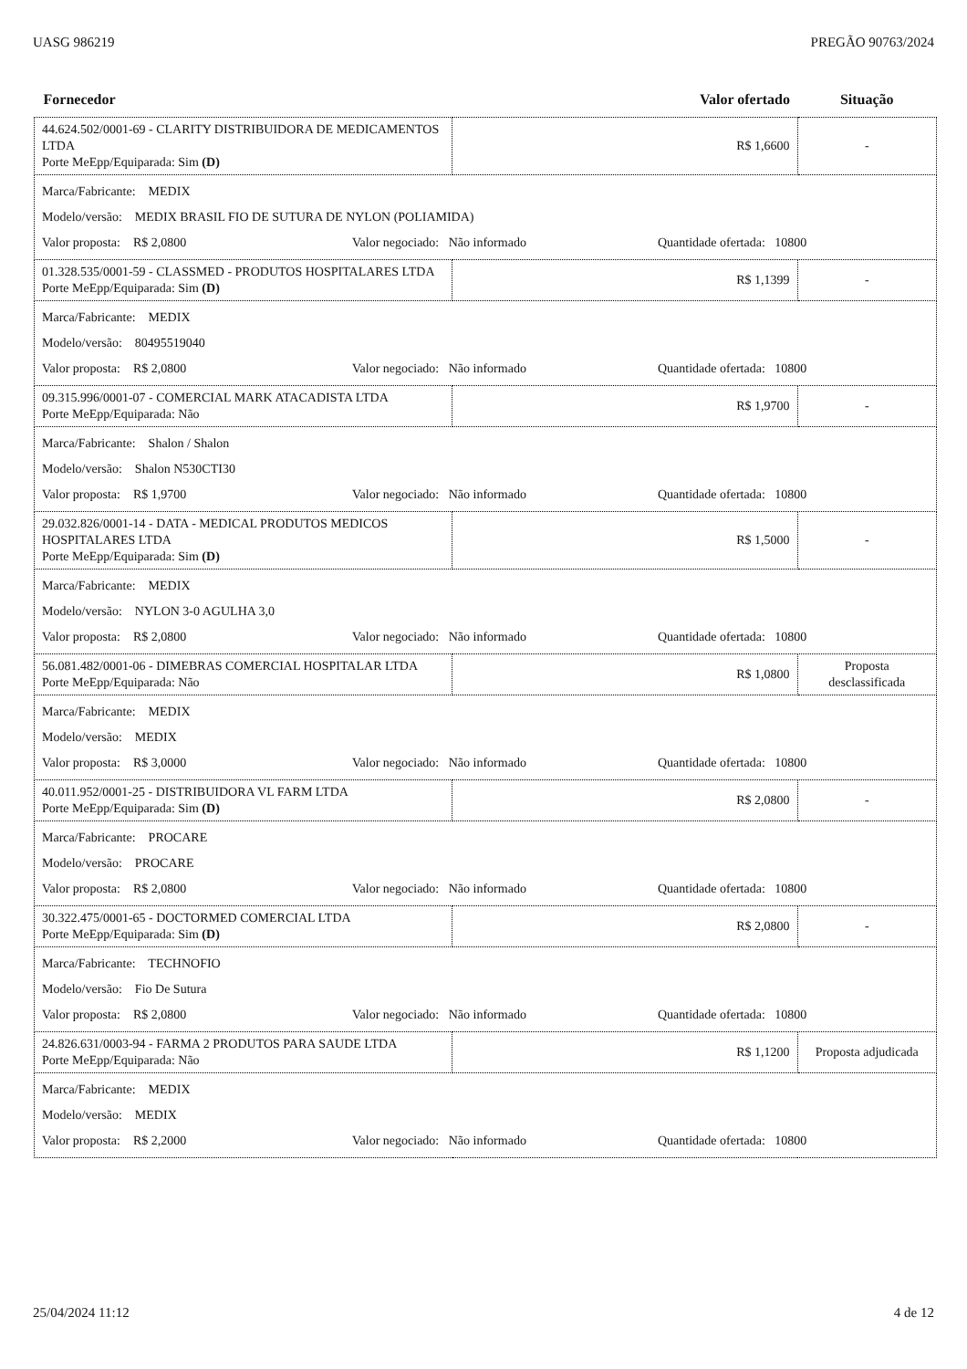UASG 986219 PREGÃO 90763/2024
| Fornecedor | Valor ofertado | Situação |
| --- | --- | --- |
| 44.624.502/0001-69 - CLARITY DISTRIBUIDORA DE MEDICAMENTOS LTDA Porte MeEpp/Equiparada: Sim (D) | R$ 1,6600 | - |
| Marca/Fabricante: MEDIX Modelo/versão: MEDIX BRASIL FIO DE SUTURA DE NYLON (POLIAMIDA) Valor proposta: R$ 2,0800 Valor negociado: Não informado Quantidade ofertada: 10800 | | |
| 01.328.535/0001-59 - CLASSMED - PRODUTOS HOSPITALARES LTDA Porte MeEpp/Equiparada: Sim (D) | R$ 1,1399 | - |
| Marca/Fabricante: MEDIX Modelo/versão: 80495519040 Valor proposta: R$ 2,0800 Valor negociado: Não informado Quantidade ofertada: 10800 | | |
| 09.315.996/0001-07 - COMERCIAL MARK ATACADISTA LTDA Porte MeEpp/Equiparada: Não | R$ 1,9700 | - |
| Marca/Fabricante: Shalon / Shalon Modelo/versão: Shalon N530CTI30 Valor proposta: R$ 1,9700 Valor negociado: Não informado Quantidade ofertada: 10800 | | |
| 29.032.826/0001-14 - DATA - MEDICAL PRODUTOS MEDICOS HOSPITALARES LTDA Porte MeEpp/Equiparada: Sim (D) | R$ 1,5000 | - |
| Marca/Fabricante: MEDIX Modelo/versão: NYLON 3-0 AGULHA 3,0 Valor proposta: R$ 2,0800 Valor negociado: Não informado Quantidade ofertada: 10800 | | |
| 56.081.482/0001-06 - DIMEBRAS COMERCIAL HOSPITALAR LTDA Porte MeEpp/Equiparada: Não | R$ 1,0800 | Proposta desclassificada |
| Marca/Fabricante: MEDIX Modelo/versão: MEDIX Valor proposta: R$ 3,0000 Valor negociado: Não informado Quantidade ofertada: 10800 | | |
| 40.011.952/0001-25 - DISTRIBUIDORA VL FARM LTDA Porte MeEpp/Equiparada: Sim (D) | R$ 2,0800 | - |
| Marca/Fabricante: PROCARE Modelo/versão: PROCARE Valor proposta: R$ 2,0800 Valor negociado: Não informado Quantidade ofertada: 10800 | | |
| 30.322.475/0001-65 - DOCTORMED COMERCIAL LTDA Porte MeEpp/Equiparada: Sim (D) | R$ 2,0800 | - |
| Marca/Fabricante: TECHNOFIO Modelo/versão: Fio De Sutura Valor proposta: R$ 2,0800 Valor negociado: Não informado Quantidade ofertada: 10800 | | |
| 24.826.631/0003-94 - FARMA 2 PRODUTOS PARA SAUDE LTDA Porte MeEpp/Equiparada: Não | R$ 1,1200 | Proposta adjudicada |
| Marca/Fabricante: MEDIX Modelo/versão: MEDIX Valor proposta: R$ 2,2000 Valor negociado: Não informado Quantidade ofertada: 10800 | | |
25/04/2024 11:12 4 de 12